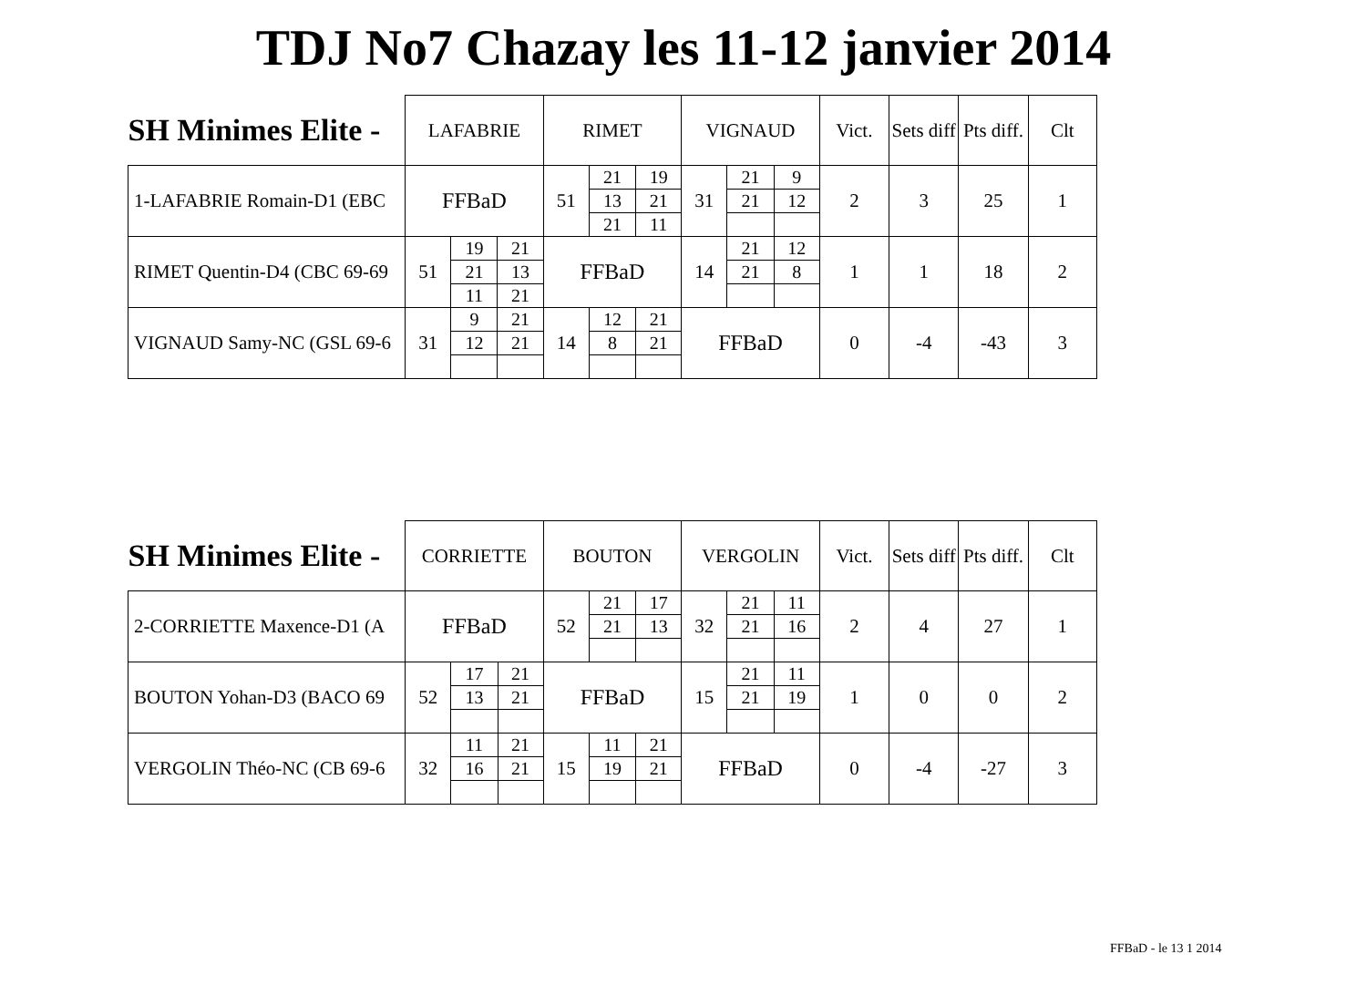TDJ No7 Chazay les 11-12 janvier 2014
| SH Minimes Elite - | LAFABRIE | | | RIMET | | | VIGNAUD | | | Vict. | Sets diff | Pts diff. | Clt |
| --- | --- | --- | --- | --- | --- | --- | --- | --- | --- | --- | --- | --- | --- |
| 1-LAFABRIE Romain-D1 (EBC | FFBaD | | | 51 | 21 | 19 | 31 | 21 | 9 | 2 | 3 | 25 | 1 |
| | | | | | 13 | 21 | | 21 | 12 | | | | |
| | | | | | 21 | 11 | | | | | | | |
| RIMET Quentin-D4 (CBC 69-69 | 51 | 19 | 21 | FFBaD | | | 14 | 21 | 12 | 1 | 1 | 18 | 2 |
| | | 21 | 13 | | | | | 21 | 8 | | | | |
| | | 11 | 21 | | | | | | | | | | |
| VIGNAUD Samy-NC (GSL 69-6 | 31 | 9 | 21 | 14 | 12 | 21 | FFBaD | | | 0 | -4 | -43 | 3 |
| | | 12 | 21 | | 8 | 21 | | | | | | | |
| SH Minimes Elite - | CORRIETTE | | | BOUTON | | | VERGOLIN | | | Vict. | Sets diff | Pts diff. | Clt |
| --- | --- | --- | --- | --- | --- | --- | --- | --- | --- | --- | --- | --- | --- |
| 2-CORRIETTE Maxence-D1 (A | FFBaD | | | 52 | 21 | 17 | 32 | 21 | 11 | 2 | 4 | 27 | 1 |
| | | | | | 21 | 13 | | 21 | 16 | | | | |
| BOUTON Yohan-D3 (BACO 69 | 52 | 17 | 21 | FFBaD | | | 15 | 21 | 11 | 1 | 0 | 0 | 2 |
| | | 13 | 21 | | | | | 21 | 19 | | | | |
| VERGOLIN Théo-NC (CB 69-6 | 32 | 11 | 21 | 15 | 11 | 21 | FFBaD | | | 0 | -4 | -27 | 3 |
| | | 16 | 21 | | 19 | 21 | | | | | | | |
FFBaD - le 13 1 2014